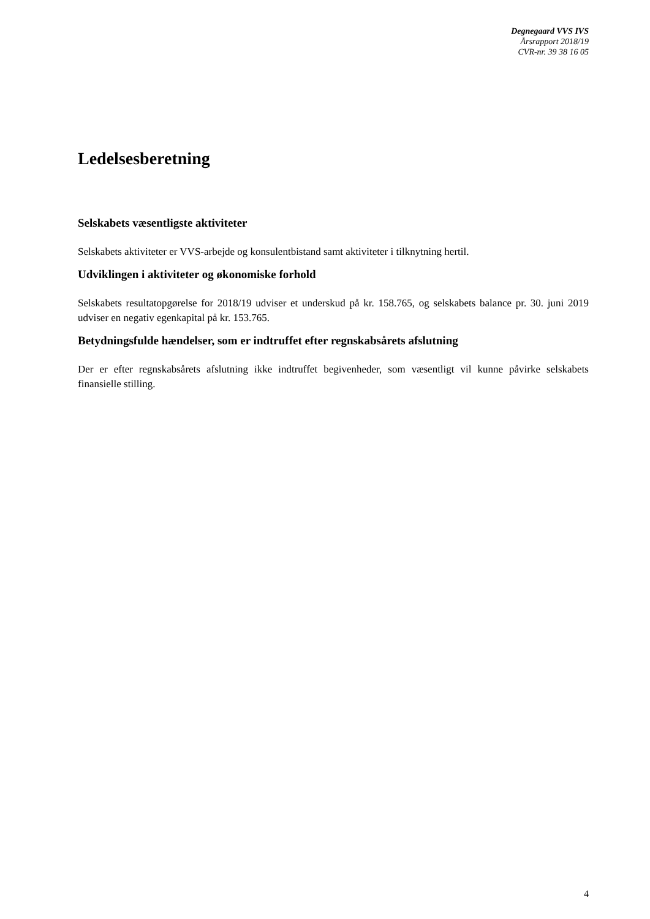Degnegaard VVS IVS
Årsrapport 2018/19
CVR-nr. 39 38 16 05
Ledelsesberetning
Selskabets væsentligste aktiviteter
Selskabets aktiviteter er VVS-arbejde og konsulentbistand samt aktiviteter i tilknytning hertil.
Udviklingen i aktiviteter og økonomiske forhold
Selskabets resultatopgørelse for 2018/19 udviser et underskud på kr. 158.765, og selskabets balance pr. 30. juni 2019 udviser en negativ egenkapital på kr. 153.765.
Betydningsfulde hændelser, som er indtruffet efter regnskabsårets afslutning
Der er efter regnskabsårets afslutning ikke indtruffet begivenheder, som væsentligt vil kunne påvirke selskabets finansielle stilling.
4